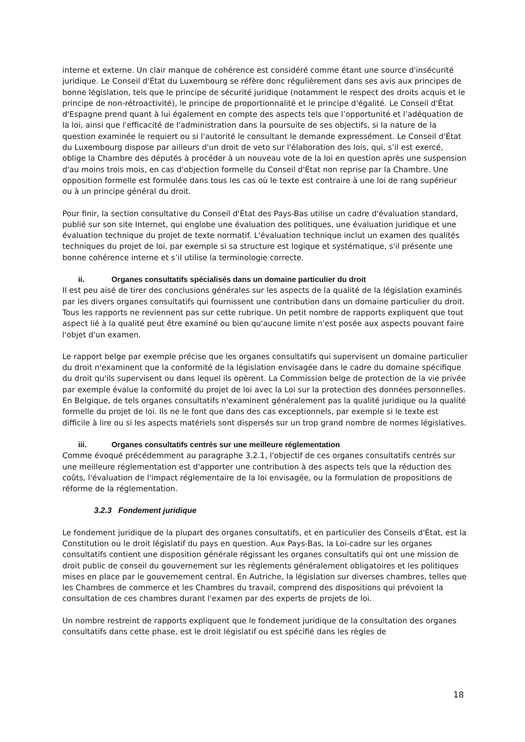interne et externe. Un clair manque de cohérence est considéré comme étant une source d'insécurité juridique. Le Conseil d'État du Luxembourg se réfère donc régulièrement dans ses avis aux principes de bonne législation, tels que le principe de sécurité juridique (notamment le respect des droits acquis et le principe de non-rétroactivité), le principe de proportionnalité et le principe d'égalité. Le Conseil d'État d'Espagne prend quant à lui également en compte des aspects tels que l’opportunité et l’adéquation de la loi, ainsi que l'efficacité de l'administration dans la poursuite de ses objectifs, si la nature de la question examinée le requiert ou si l'autorité le consultant le demande expressément. Le Conseil d'État du Luxembourg dispose par ailleurs d'un droit de veto sur l'élaboration des lois, qui, s’il est exercé, oblige la Chambre des députés à procéder à un nouveau vote de la loi en question après une suspension d'au moins trois mois, en cas d'objection formelle du Conseil d'État non reprise par la Chambre. Une opposition formelle est formulée dans tous les cas où le texte est contraire à une loi de rang supérieur ou à un principe général du droit.
Pour finir, la section consultative du Conseil d'État des Pays-Bas utilise un cadre d'évaluation standard, publié sur son site Internet, qui englobe une évaluation des politiques, une évaluation juridique et une évaluation technique du projet de texte normatif. L'évaluation technique inclut un examen des qualités techniques du projet de loi, par exemple si sa structure est logique et systématique, s'il présente une bonne cohérence interne et s’il utilise la terminologie correcte.
ii. Organes consultatifs spécialisés dans un domaine particulier du droit
Il est peu aisé de tirer des conclusions générales sur les aspects de la qualité de la législation examinés par les divers organes consultatifs qui fournissent une contribution dans un domaine particulier du droit. Tous les rapports ne reviennent pas sur cette rubrique. Un petit nombre de rapports expliquent que tout aspect lié à la qualité peut être examiné ou bien qu'aucune limite n'est posée aux aspects pouvant faire l'objet d'un examen.
Le rapport belge par exemple précise que les organes consultatifs qui supervisent un domaine particulier du droit n'examinent que la conformité de la législation envisagée dans le cadre du domaine spécifique du droit qu'ils supervisent ou dans lequel ils opèrent. La Commission belge de protection de la vie privée par exemple évalue la conformité du projet de loi avec la Loi sur la protection des données personnelles. En Belgique, de tels organes consultatifs n'examinent généralement pas la qualité juridique ou la qualité formelle du projet de loi. Ils ne le font que dans des cas exceptionnels, par exemple si le texte est difficile à lire ou si les aspects matériels sont dispersés sur un trop grand nombre de normes législatives.
iii. Organes consultatifs centrés sur une meilleure réglementation
Comme évoqué précédemment au paragraphe 3.2.1, l'objectif de ces organes consultatifs centrés sur une meilleure réglementation est d'apporter une contribution à des aspects tels que la réduction des coûts, l'évaluation de l'impact réglementaire de la loi envisagée, ou la formulation de propositions de réforme de la réglementation.
3.2.3 Fondement juridique
Le fondement juridique de la plupart des organes consultatifs, et en particulier des Conseils d'État, est la Constitution ou le droit législatif du pays en question. Aux Pays-Bas, la Loi-cadre sur les organes consultatifs contient une disposition générale régissant les organes consultatifs qui ont une mission de droit public de conseil du gouvernement sur les règlements généralement obligatoires et les politiques mises en place par le gouvernement central. En Autriche, la législation sur diverses chambres, telles que les Chambres de commerce et les Chambres du travail, comprend des dispositions qui prévoient la consultation de ces chambres durant l'examen par des experts de projets de loi.
Un nombre restreint de rapports expliquent que le fondement juridique de la consultation des organes consultatifs dans cette phase, est le droit législatif ou est spécifié dans les règles de
18